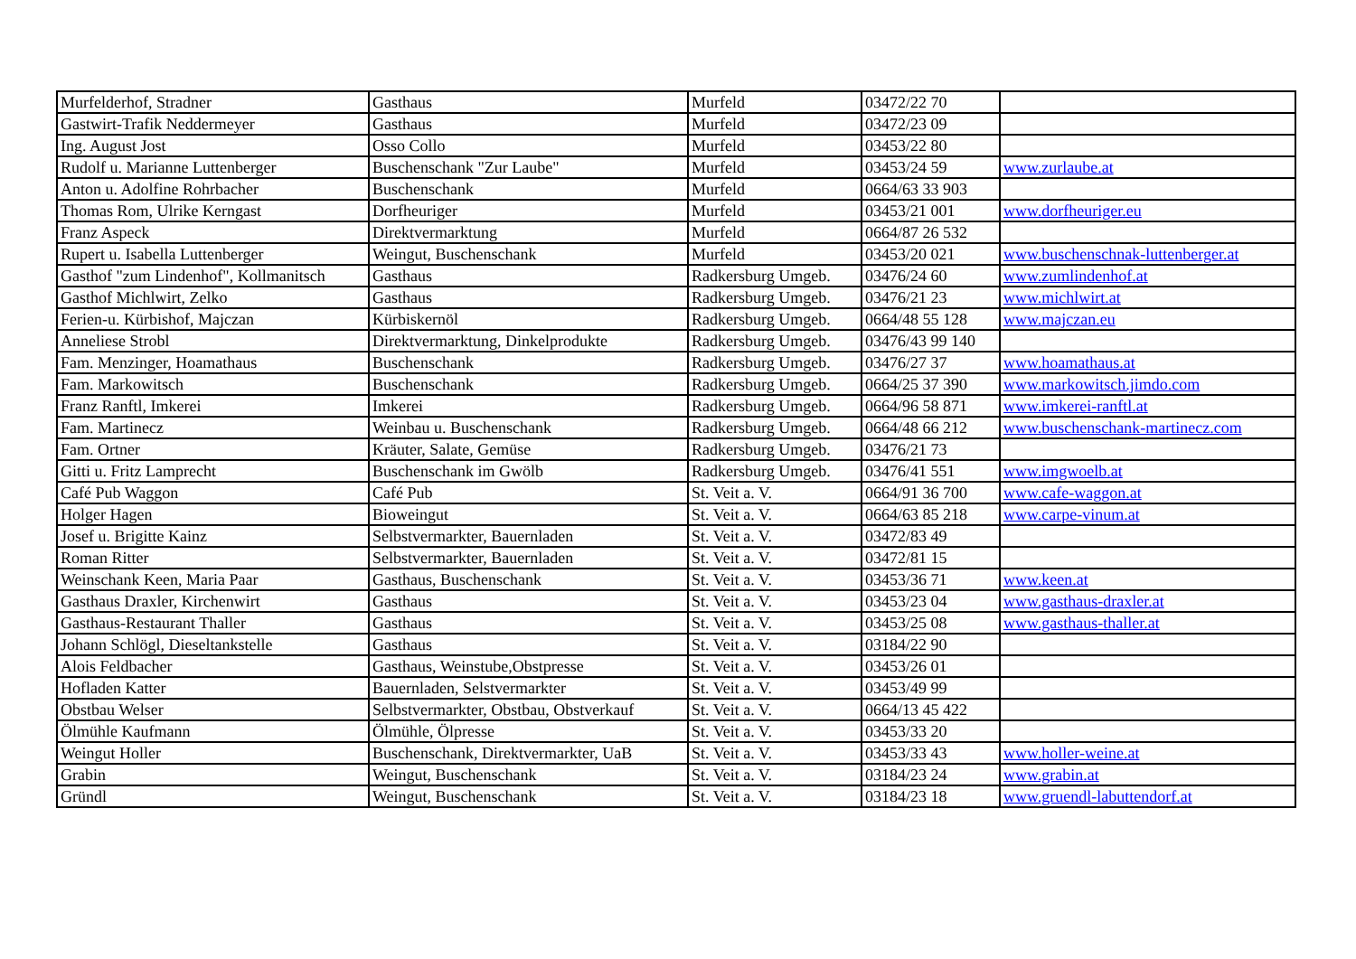| Murfelderhof, Stradner | Gasthaus | Murfeld | 03472/22 70 | |
| Gastwirt-Trafik Neddermeyer | Gasthaus | Murfeld | 03472/23 09 | |
| Ing. August Jost | Osso Collo | Murfeld | 03453/22 80 | |
| Rudolf u. Marianne Luttenberger | Buschenschank "Zur Laube" | Murfeld | 03453/24 59 | www.zurlaube.at |
| Anton u. Adolfine Rohrbacher | Buschenschank | Murfeld | 0664/63 33 903 | |
| Thomas Rom, Ulrike Kerngast | Dorfheuriger | Murfeld | 03453/21 001 | www.dorfheuriger.eu |
| Franz Aspeck | Direktvermarktung | Murfeld | 0664/87 26 532 | |
| Rupert u. Isabella Luttenberger | Weingut, Buschenschank | Murfeld | 03453/20 021 | www.buschenschnak-luttenberger.at |
| Gasthof "zum Lindenhof", Kollmanitsch | Gasthaus | Radkersburg Umgeb. | 03476/24 60 | www.zumlindenhof.at |
| Gasthof Michlwirt, Zelko | Gasthaus | Radkersburg Umgeb. | 03476/21 23 | www.michlwirt.at |
| Ferien-u. Kürbishof, Majczan | Kürbiskernöl | Radkersburg Umgeb. | 0664/48 55 128 | www.majczan.eu |
| Anneliese Strobl | Direktvermarktung, Dinkelprodukte | Radkersburg Umgeb. | 03476/43 99 140 | |
| Fam. Menzinger, Hoamathaus | Buschenschank | Radkersburg Umgeb. | 03476/27 37 | www.hoamathaus.at |
| Fam. Markowitsch | Buschenschank | Radkersburg Umgeb. | 0664/25 37 390 | www.markowitsch.jimdo.com |
| Franz Ranftl, Imkerei | Imkerei | Radkersburg Umgeb. | 0664/96 58 871 | www.imkerei-ranftl.at |
| Fam. Martinecz | Weinbau u. Buschenschank | Radkersburg Umgeb. | 0664/48 66 212 | www.buschenschank-martinecz.com |
| Fam. Ortner | Kräuter, Salate, Gemüse | Radkersburg Umgeb. | 03476/21 73 | |
| Gitti u. Fritz Lamprecht | Buschenschank im Gwölb | Radkersburg Umgeb. | 03476/41 551 | www.imgwoelb.at |
| Café Pub Waggon | Café Pub | St. Veit a. V. | 0664/91 36 700 | www.cafe-waggon.at |
| Holger Hagen | Bioweingut | St. Veit a. V. | 0664/63 85 218 | www.carpe-vinum.at |
| Josef u. Brigitte Kainz | Selbstvermarkter, Bauernladen | St. Veit a. V. | 03472/83 49 | |
| Roman Ritter | Selbstvermarkter, Bauernladen | St. Veit a. V. | 03472/81 15 | |
| Weinschank Keen, Maria Paar | Gasthaus, Buschenschank | St. Veit a. V. | 03453/36 71 | www.keen.at |
| Gasthaus Draxler, Kirchenwirt | Gasthaus | St. Veit a. V. | 03453/23 04 | www.gasthaus-draxler.at |
| Gasthaus-Restaurant Thaller | Gasthaus | St. Veit a. V. | 03453/25 08 | www.gasthaus-thaller.at |
| Johann Schlögl, Dieseltankstelle | Gasthaus | St. Veit a. V. | 03184/22 90 | |
| Alois Feldbacher | Gasthaus, Weinstube,Obstpresse | St. Veit a. V. | 03453/26 01 | |
| Hofladen Katter | Bauernladen, Selstvermarkter | St. Veit a. V. | 03453/49 99 | |
| Obstbau Welser | Selbstvermarkter, Obstbau, Obstverkauf | St. Veit a. V. | 0664/13 45 422 | |
| Ölmühle Kaufmann | Ölmühle, Ölpresse | St. Veit a. V. | 03453/33 20 | |
| Weingut Holler | Buschenschank, Direktvermarkter, UaB | St. Veit a. V. | 03453/33 43 | www.holler-weine.at |
| Grabin | Weingut, Buschenschank | St. Veit a. V. | 03184/23 24 | www.grabin.at |
| Gründl | Weingut, Buschenschank | St. Veit a. V. | 03184/23 18 | www.gruendl-labuttendorf.at |